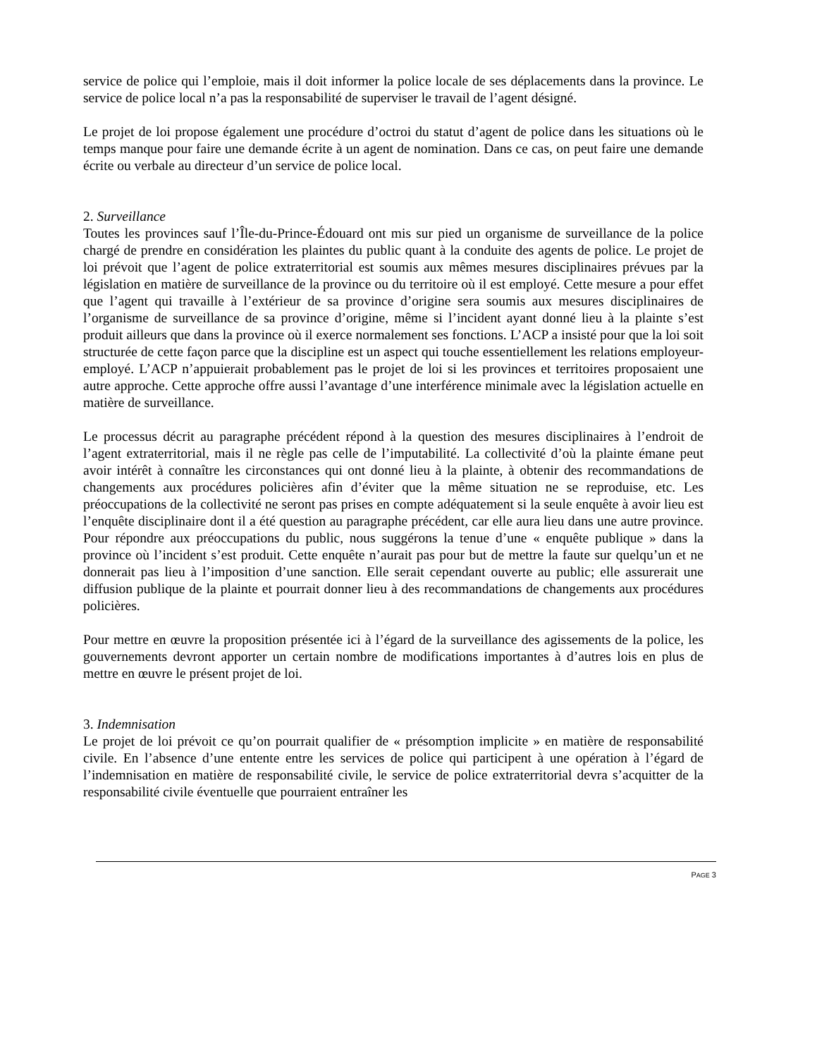service de police qui l’emploie, mais il doit informer la police locale de ses déplacements dans la province. Le service de police local n’a pas la responsabilité de superviser le travail de l’agent désigné.
Le projet de loi propose également une procédure d’octroi du statut d’agent de police dans les situations où le temps manque pour faire une demande écrite à un agent de nomination. Dans ce cas, on peut faire une demande écrite ou verbale au directeur d’un service de police local.
2. Surveillance
Toutes les provinces sauf l’Île-du-Prince-Édouard ont mis sur pied un organisme de surveillance de la police chargé de prendre en considération les plaintes du public quant à la conduite des agents de police. Le projet de loi prévoit que l’agent de police extraterritorial est soumis aux mêmes mesures disciplinaires prévues par la législation en matière de surveillance de la province ou du territoire où il est employé. Cette mesure a pour effet que l’agent qui travaille à l’extérieur de sa province d’origine sera soumis aux mesures disciplinaires de l’organisme de surveillance de sa province d’origine, même si l’incident ayant donné lieu à la plainte s’est produit ailleurs que dans la province où il exerce normalement ses fonctions. L’ACP a insisté pour que la loi soit structurée de cette façon parce que la discipline est un aspect qui touche essentiellement les relations employeur-employé. L’ACP n’appuierait probablement pas le projet de loi si les provinces et territoires proposaient une autre approche. Cette approche offre aussi l’avantage d’une interférence minimale avec la législation actuelle en matière de surveillance.
Le processus décrit au paragraphe précédent répond à la question des mesures disciplinaires à l’endroit de l’agent extraterritorial, mais il ne règle pas celle de l’imputabilité. La collectivité d’où la plainte émane peut avoir intérêt à connaître les circonstances qui ont donné lieu à la plainte, à obtenir des recommandations de changements aux procédures policières afin d’éviter que la même situation ne se reproduise, etc. Les préoccupations de la collectivité ne seront pas prises en compte adéquatement si la seule enquête à avoir lieu est l’enquête disciplinaire dont il a été question au paragraphe précédent, car elle aura lieu dans une autre province. Pour répondre aux préoccupations du public, nous suggérons la tenue d’une « enquête publique » dans la province où l’incident s’est produit. Cette enquête n’aurait pas pour but de mettre la faute sur quelqu’un et ne donnerait pas lieu à l’imposition d’une sanction. Elle serait cependant ouverte au public; elle assurerait une diffusion publique de la plainte et pourrait donner lieu à des recommandations de changements aux procédures policières.
Pour mettre en œuvre la proposition présentée ici à l’égard de la surveillance des agissements de la police, les gouvernements devront apporter un certain nombre de modifications importantes à d’autres lois en plus de mettre en œuvre le présent projet de loi.
3. Indemnisation
Le projet de loi prévoit ce qu’on pourrait qualifier de « présomption implicite » en matière de responsabilité civile. En l’absence d’une entente entre les services de police qui participent à une opération à l’égard de l’indemnisation en matière de responsabilité civile, le service de police extraterritorial devra s’acquitter de la responsabilité civile éventuelle que pourraient entraîner les
PAGE 3